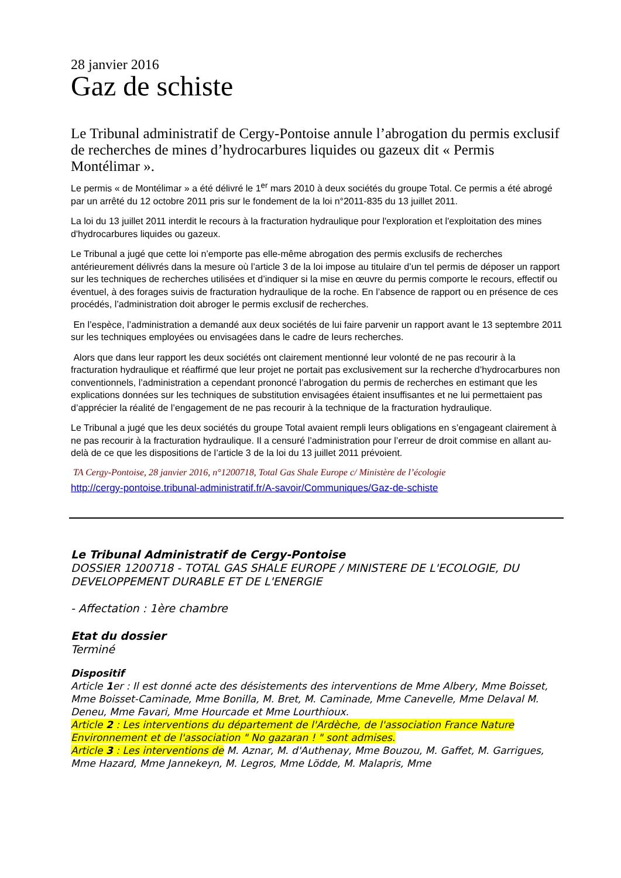28 janvier 2016
Gaz de schiste
Le Tribunal administratif de Cergy-Pontoise annule l’abrogation du permis exclusif de recherches de mines d’hydrocarbures liquides ou gazeux dit « Permis Montélimar ».
Le permis « de Montélimar » a été délivré le 1<sup>er</sup> mars 2010 à deux sociétés du groupe Total. Ce permis a été abrogé par un arrêté du 12 octobre 2011 pris sur le fondement de la loi n°2011-835 du 13 juillet 2011.
La loi du 13 juillet 2011 interdit le recours à la fracturation hydraulique pour l'exploration et l'exploitation des mines d'hydrocarbures liquides ou gazeux.
Le Tribunal a jugé que cette loi n’emporte pas elle-même abrogation des permis exclusifs de recherches antérieurement délivrés dans la mesure où l’article 3 de la loi impose au titulaire d’un tel permis de déposer un rapport sur les techniques de recherches utilisées et d’indiquer si la mise en œuvre du permis comporte le recours, effectif ou éventuel, à des forages suivis de fracturation hydraulique de la roche. En l’absence de rapport ou en présence de ces procédés, l’administration doit abroger le permis exclusif de recherches.
En l’espèce, l’administration a demandé aux deux sociétés de lui faire parvenir un rapport avant le 13 septembre 2011 sur les techniques employées ou envisagées dans le cadre de leurs recherches.
Alors que dans leur rapport les deux sociétés ont clairement mentionné leur volonté de ne pas recourir à la fracturation hydraulique et réaffirmé que leur projet ne portait pas exclusivement sur la recherche d’hydrocarbures non conventionnels, l’administration a cependant prononcé l’abrogation du permis de recherches en estimant que les explications données sur les techniques de substitution envisagées étaient insuffisantes et ne lui permettaient pas d’apprécier la réalité de l’engagement de ne pas recourir à la technique de la fracturation hydraulique.
Le Tribunal a jugé que les deux sociétés du groupe Total avaient rempli leurs obligations en s’engageant clairement à ne pas recourir à la fracturation hydraulique. Il a censuré l’administration pour l’erreur de droit commise en allant au-delà de ce que les dispositions de l’article 3 de la loi du 13 juillet 2011 prévoient.
TA Cergy-Pontoise, 28 janvier 2016, n°1200718, Total Gas Shale Europe c/ Ministère de l’écologie
http://cergy-pontoise.tribunal-administratif.fr/A-savoir/Communiques/Gaz-de-schiste
Le Tribunal Administratif de Cergy-Pontoise
DOSSIER 1200718 - TOTAL GAS SHALE EUROPE / MINISTERE DE L'ECOLOGIE, DU DEVELOPPEMENT DURABLE ET DE L'ENERGIE
- Affectation : 1ère chambre
Etat du dossier
Terminé
Dispositif
Article 1er : Il est donné acte des désistements des interventions de Mme Albery, Mme Boisset, Mme Boisset-Caminade, Mme Bonilla, M. Bret, M. Caminade, Mme Canevelle, Mme Delaval M. Deneu, Mme Favari, Mme Hourcade et Mme Lourthioux.
Article 2 : Les interventions du département de l'Ardèche, de l'association France Nature Environnement et de l'association " No gazaran ! " sont admises.
Article 3 : Les interventions de M. Aznar, M. d'Authenay, Mme Bouzou, M. Gaffet, M. Garrigues, Mme Hazard, Mme Jannekeyn, M. Legros, Mme Lödde, M. Malapris, Mme